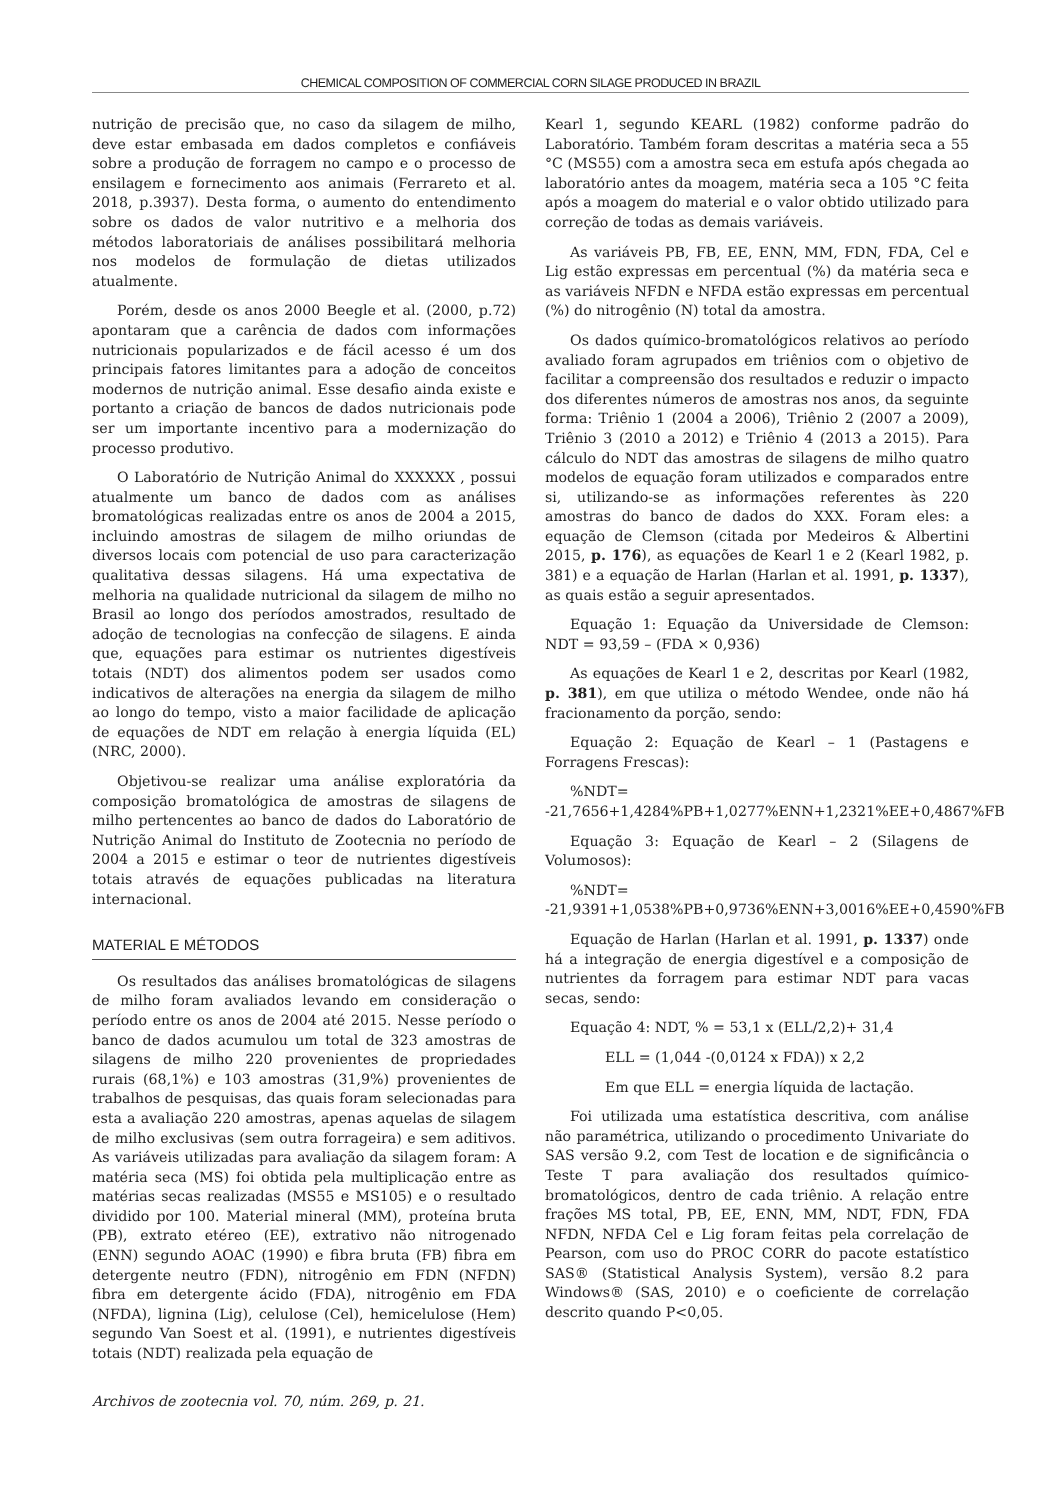CHEMICAL COMPOSITION OF COMMERCIAL CORN SILAGE PRODUCED IN BRAZIL
nutrição de precisão que, no caso da silagem de milho, deve estar embasada em dados completos e confiáveis sobre a produção de forragem no campo e o processo de ensilagem e fornecimento aos animais (Ferrareto et al. 2018, p.3937). Desta forma, o aumento do entendimento sobre os dados de valor nutritivo e a melhoria dos métodos laboratoriais de análises possibilitará melhoria nos modelos de formulação de dietas utilizados atualmente.
Porém, desde os anos 2000 Beegle et al. (2000, p.72) apontaram que a carência de dados com informações nutricionais popularizados e de fácil acesso é um dos principais fatores limitantes para a adoção de conceitos modernos de nutrição animal. Esse desafio ainda existe e portanto a criação de bancos de dados nutricionais pode ser um importante incentivo para a modernização do processo produtivo.
O Laboratório de Nutrição Animal do XXXXXX , possui atualmente um banco de dados com as análises bromatológicas realizadas entre os anos de 2004 a 2015, incluindo amostras de silagem de milho oriundas de diversos locais com potencial de uso para caracterização qualitativa dessas silagens. Há uma expectativa de melhoria na qualidade nutricional da silagem de milho no Brasil ao longo dos períodos amostrados, resultado de adoção de tecnologias na confecção de silagens. E ainda que, equações para estimar os nutrientes digestíveis totais (NDT) dos alimentos podem ser usados como indicativos de alterações na energia da silagem de milho ao longo do tempo, visto a maior facilidade de aplicação de equações de NDT em relação à energia líquida (EL) (NRC, 2000).
Objetivou-se realizar uma análise exploratória da composição bromatológica de amostras de silagens de milho pertencentes ao banco de dados do Laboratório de Nutrição Animal do Instituto de Zootecnia no período de 2004 a 2015 e estimar o teor de nutrientes digestíveis totais através de equações publicadas na literatura internacional.
MATERIAL E MÉTODOS
Os resultados das análises bromatológicas de silagens de milho foram avaliados levando em consideração o período entre os anos de 2004 até 2015. Nesse período o banco de dados acumulou um total de 323 amostras de silagens de milho 220 provenientes de propriedades rurais (68,1%) e 103 amostras (31,9%) provenientes de trabalhos de pesquisas, das quais foram selecionadas para esta a avaliação 220 amostras, apenas aquelas de silagem de milho exclusivas (sem outra forrageira) e sem aditivos. As variáveis utilizadas para avaliação da silagem foram: A matéria seca (MS) foi obtida pela multiplicação entre as matérias secas realizadas (MS55 e MS105) e o resultado dividido por 100. Material mineral (MM), proteína bruta (PB), extrato etéreo (EE), extrativo não nitrogenado (ENN) segundo AOAC (1990) e fibra bruta (FB) fibra em detergente neutro (FDN), nitrogênio em FDN (NFDN) fibra em detergente ácido (FDA), nitrogênio em FDA (NFDA), lignina (Lig), celulose (Cel), hemicelulose (Hem) segundo Van Soest et al. (1991), e nutrientes digestíveis totais (NDT) realizada pela equação de
Archivos de zootecnia vol. 70, núm. 269, p. 21.
Kearl 1, segundo KEARL (1982) conforme padrão do Laboratório. Também foram descritas a matéria seca a 55 °C (MS55) com a amostra seca em estufa após chegada ao laboratório antes da moagem, matéria seca a 105 °C feita após a moagem do material e o valor obtido utilizado para correção de todas as demais variáveis.
As variáveis PB, FB, EE, ENN, MM, FDN, FDA, Cel e Lig estão expressas em percentual (%) da matéria seca e as variáveis NFDN e NFDA estão expressas em percentual (%) do nitrogênio (N) total da amostra.
Os dados químico-bromatológicos relativos ao período avaliado foram agrupados em triênios com o objetivo de facilitar a compreensão dos resultados e reduzir o impacto dos diferentes números de amostras nos anos, da seguinte forma: Triênio 1 (2004 a 2006), Triênio 2 (2007 a 2009), Triênio 3 (2010 a 2012) e Triênio 4 (2013 a 2015). Para cálculo do NDT das amostras de silagens de milho quatro modelos de equação foram utilizados e comparados entre si, utilizando-se as informações referentes às 220 amostras do banco de dados do XXX. Foram eles: a equação de Clemson (citada por Medeiros & Albertini 2015, p. 176), as equações de Kearl 1 e 2 (Kearl 1982, p. 381) e a equação de Harlan (Harlan et al. 1991, p. 1337), as quais estão a seguir apresentados.
Equação 1: Equação da Universidade de Clemson: NDT = 93,59 – (FDA × 0,936)
As equações de Kearl 1 e 2, descritas por Kearl (1982, p. 381), em que utiliza o método Wendee, onde não há fracionamento da porção, sendo:
Equação 2: Equação de Kearl – 1 (Pastagens e Forragens Frescas):
%NDT= -21,7656+1,4284%PB+1,0277%ENN+1,2321%EE+0,4867%FB
Equação 3: Equação de Kearl – 2 (Silagens de Volumosos):
%NDT= -21,9391+1,0538%PB+0,9736%ENN+3,0016%EE+0,4590%FB
Equação de Harlan (Harlan et al. 1991, p. 1337) onde há a integração de energia digestível e a composição de nutrientes da forragem para estimar NDT para vacas secas, sendo:
Equação 4: NDT, % = 53,1 x (ELL/2,2)+ 31,4
ELL = (1,044 -(0,0124 x FDA)) x 2,2
Em que ELL = energia líquida de lactação.
Foi utilizada uma estatística descritiva, com análise não paramétrica, utilizando o procedimento Univariate do SAS versão 9.2, com Test de location e de significância o Teste T para avaliação dos resultados químico-bromatológicos, dentro de cada triênio. A relação entre frações MS total, PB, EE, ENN, MM, NDT, FDN, FDA NFDN, NFDA Cel e Lig foram feitas pela correlação de Pearson, com uso do PROC CORR do pacote estatístico SAS® (Statistical Analysis System), versão 8.2 para Windows® (SAS, 2010) e o coeficiente de correlação descrito quando P<0,05.